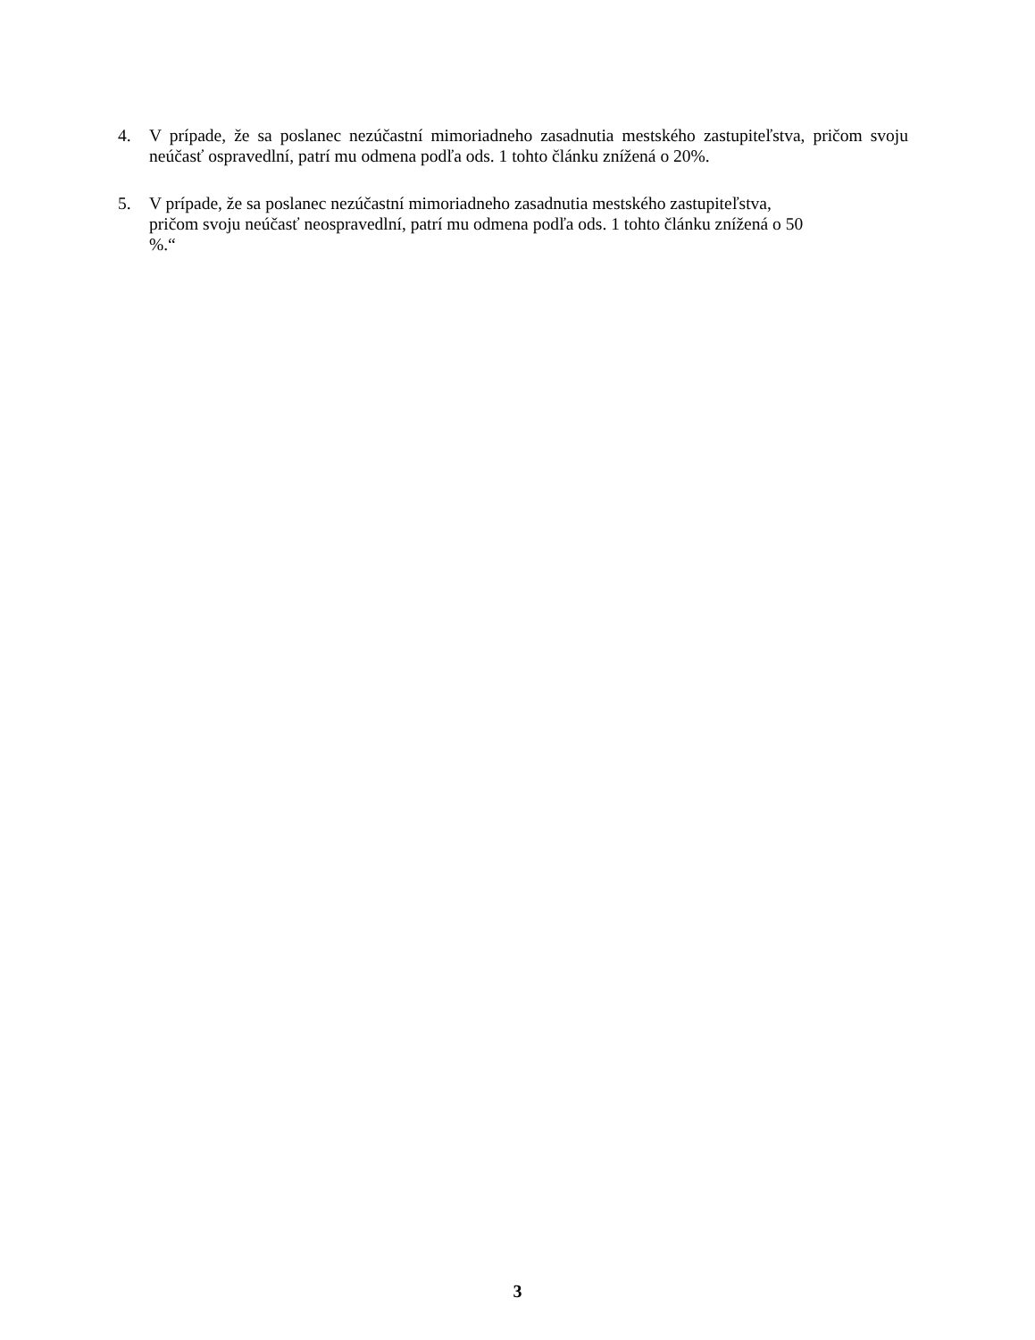4. V prípade, že sa poslanec nezúčastní mimoriadneho zasadnutia mestského zastupiteľstva, pričom svoju neúčasť ospravedlní, patrí mu odmena podľa ods. 1 tohto článku znížená o 20%.
5. V prípade, že sa poslanec nezúčastní mimoriadneho zasadnutia mestského zastupiteľstva,
pričom svoju neúčasť neospravedlní, patrí mu odmena podľa ods. 1 tohto článku znížená o 50
%.“
3